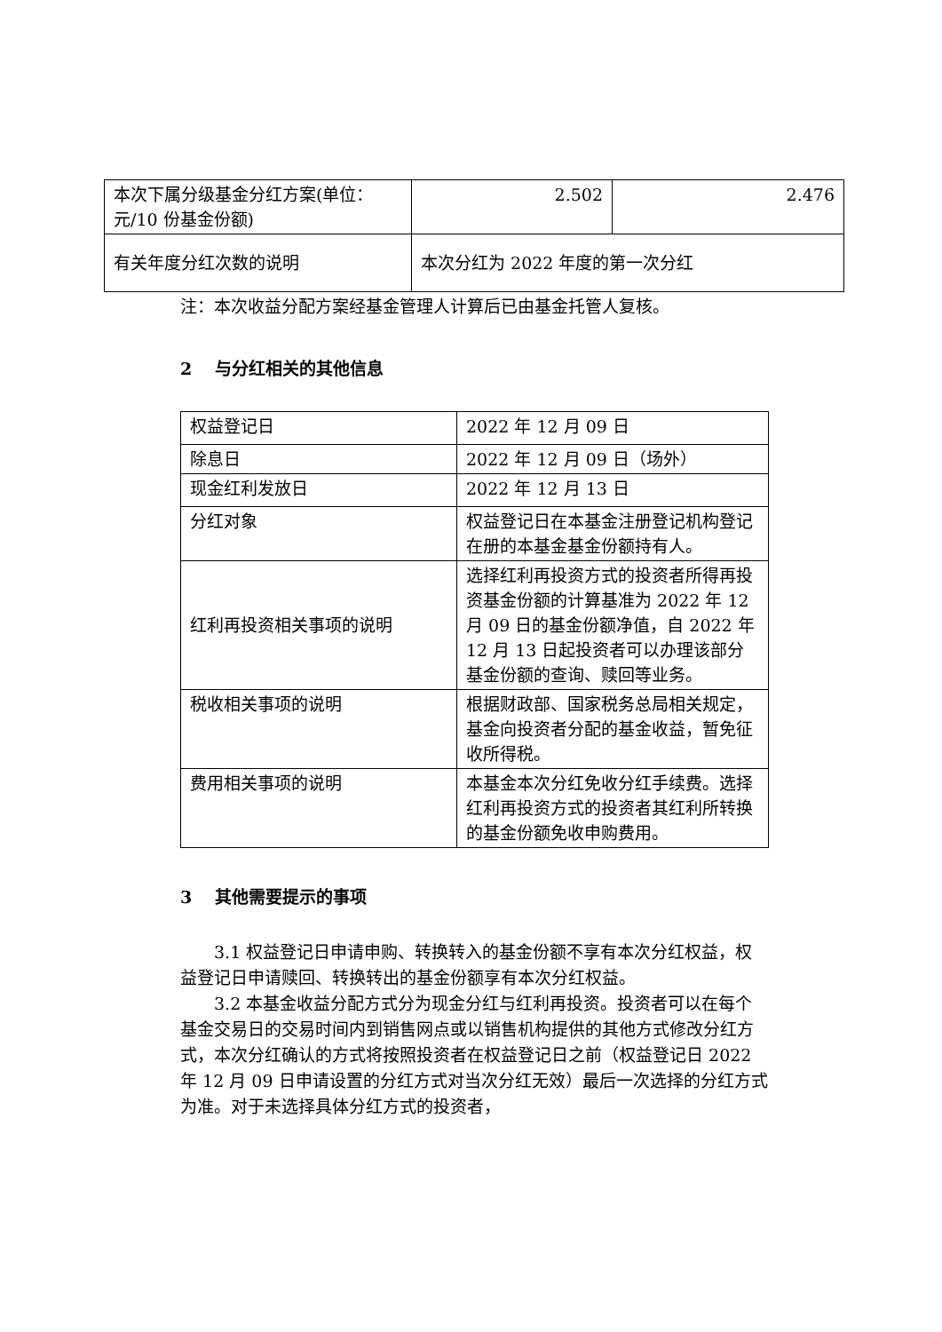| 本次下属分级基金分红方案(单位：元/10 份基金份额) | 2.502 | 2.476 |
| 有关年度分红次数的说明 | 本次分红为 2022 年度的第一次分红 | |
注：本次收益分配方案经基金管理人计算后已由基金托管人复核。
2　 与分红相关的其他信息
| 权益登记日 | 2022 年 12 月 09 日 |
| 除息日 | 2022 年 12 月 09 日（场外） |
| 现金红利发放日 | 2022 年 12 月 13 日 |
| 分红对象 | 权益登记日在本基金注册登记机构登记在册的本基金基金份额持有人。 |
| 红利再投资相关事项的说明 | 选择红利再投资方式的投资者所得再投资基金份额的计算基准为 2022 年 12 月 09 日的基金份额净值，自 2022 年 12 月 13 日起投资者可以办理该部分基金份额的查询、赎回等业务。 |
| 税收相关事项的说明 | 根据财政部、国家税务总局相关规定，基金向投资者分配的基金收益，暂免征收所得税。 |
| 费用相关事项的说明 | 本基金本次分红免收分红手续费。选择红利再投资方式的投资者其红利所转换的基金份额免收申购费用。 |
3　 其他需要提示的事项
3.1 权益登记日申请申购、转换转入的基金份额不享有本次分红权益，权益登记日申请赎回、转换转出的基金份额享有本次分红权益。
3.2 本基金收益分配方式分为现金分红与红利再投资。投资者可以在每个基金交易日的交易时间内到销售网点或以销售机构提供的其他方式修改分红方式，本次分红确认的方式将按照投资者在权益登记日之前（权益登记日 2022 年 12 月 09 日申请设置的分红方式对当次分红无效）最后一次选择的分红方式为准。对于未选择具体分红方式的投资者，